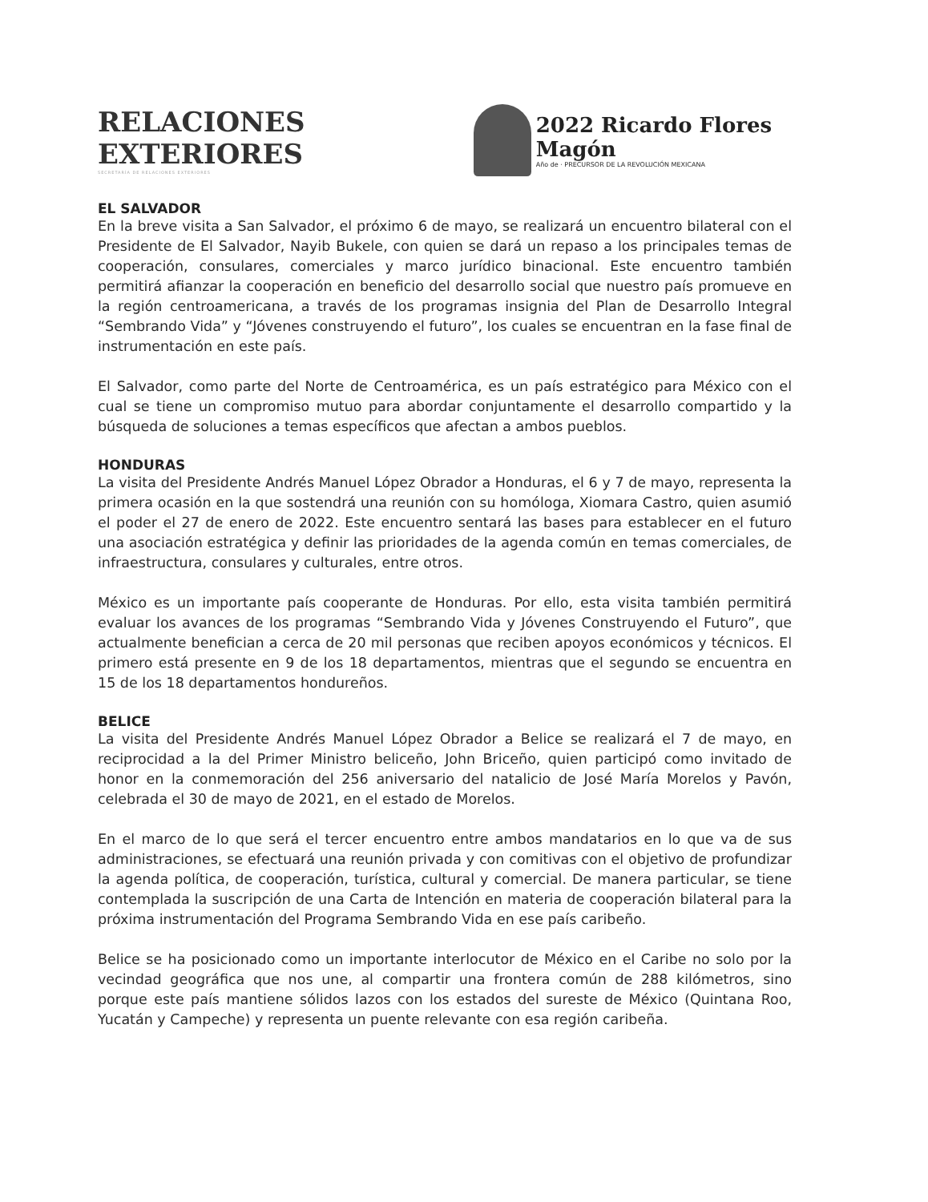RELACIONES EXTERIORES
SECRETARÍA DE RELACIONES EXTERIORES
2022 Ricardo Flores Magón
Año de · PRECURSOR DE LA REVOLUCIÓN MEXICANA
EL SALVADOR
En la breve visita a San Salvador, el próximo 6 de mayo, se realizará un encuentro bilateral con el Presidente de El Salvador, Nayib Bukele, con quien se dará un repaso a los principales temas de cooperación, consulares, comerciales y marco jurídico binacional. Este encuentro también permitirá afianzar la cooperación en beneficio del desarrollo social que nuestro país promueve en la región centroamericana, a través de los programas insignia del Plan de Desarrollo Integral “Sembrando Vida” y “Jóvenes construyendo el futuro”, los cuales se encuentran en la fase final de instrumentación en este país.
El Salvador, como parte del Norte de Centroamérica, es un país estratégico para México con el cual se tiene un compromiso mutuo para abordar conjuntamente el desarrollo compartido y la búsqueda de soluciones a temas específicos que afectan a ambos pueblos.
HONDURAS
La visita del Presidente Andrés Manuel López Obrador a Honduras, el 6 y 7 de mayo, representa la primera ocasión en la que sostendrá una reunión con su homóloga, Xiomara Castro, quien asumió el poder el 27 de enero de 2022. Este encuentro sentará las bases para establecer en el futuro una asociación estratégica y definir las prioridades de la agenda común en temas comerciales, de infraestructura, consulares y culturales, entre otros.
México es un importante país cooperante de Honduras. Por ello, esta visita también permitirá evaluar los avances de los programas “Sembrando Vida y Jóvenes Construyendo el Futuro”, que actualmente benefician a cerca de 20 mil personas que reciben apoyos económicos y técnicos. El primero está presente en 9 de los 18 departamentos, mientras que el segundo se encuentra en 15 de los 18 departamentos hondureños.
BELICE
La visita del Presidente Andrés Manuel López Obrador a Belice se realizará el 7 de mayo, en reciprocidad a la del Primer Ministro beliceño, John Briceño, quien participó como invitado de honor en la conmemoración del 256 aniversario del natalicio de José María Morelos y Pavón, celebrada el 30 de mayo de 2021, en el estado de Morelos.
En el marco de lo que será el tercer encuentro entre ambos mandatarios en lo que va de sus administraciones, se efectuará una reunión privada y con comitivas con el objetivo de profundizar la agenda política, de cooperación, turística, cultural y comercial. De manera particular, se tiene contemplada la suscripción de una Carta de Intención en materia de cooperación bilateral para la próxima instrumentación del Programa Sembrando Vida en ese país caribeño.
Belice se ha posicionado como un importante interlocutor de México en el Caribe no solo por la vecindad geográfica que nos une, al compartir una frontera común de 288 kilómetros, sino porque este país mantiene sólidos lazos con los estados del sureste de México (Quintana Roo, Yucatán y Campeche) y representa un puente relevante con esa región caribeña.